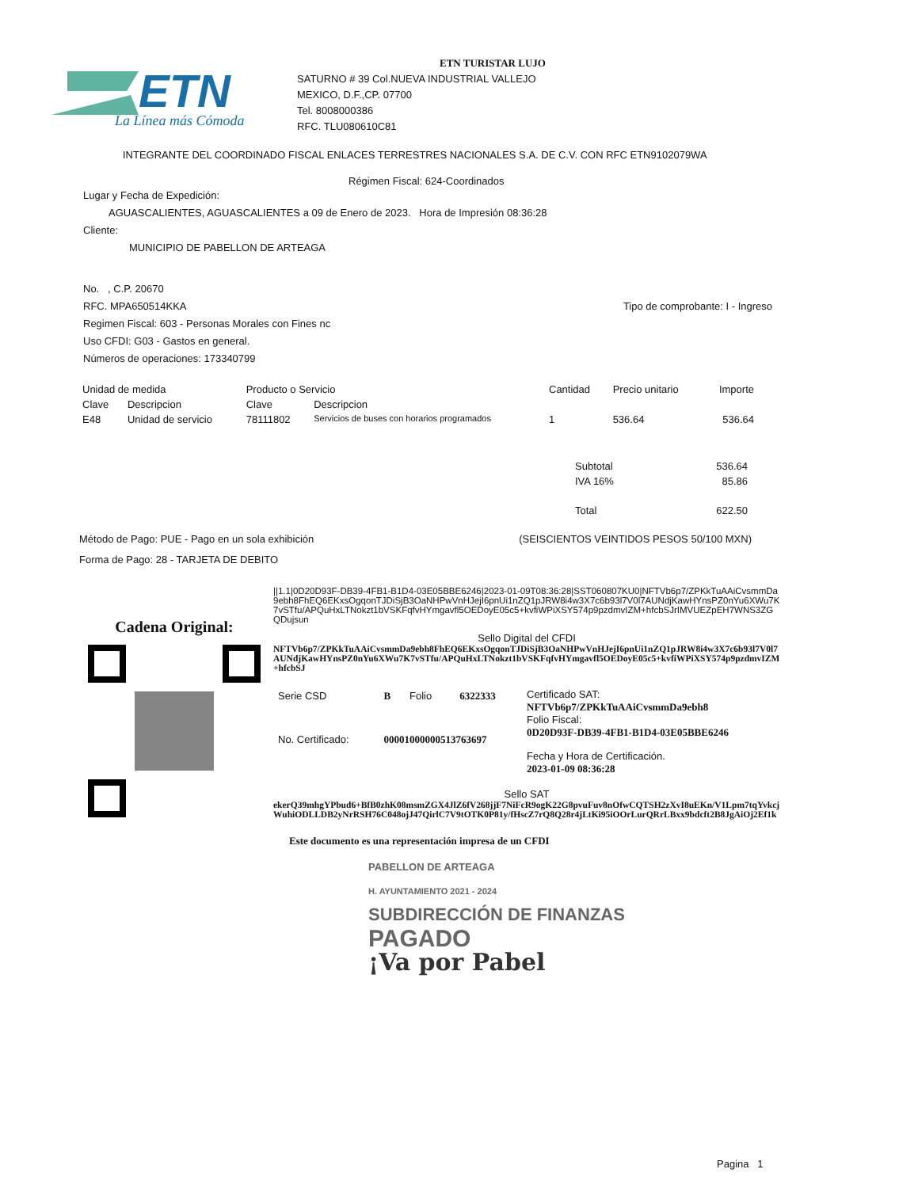ETN
La Línea más Cómoda
ETN TURISTAR LUJO
SATURNO # 39 Col.NUEVA INDUSTRIAL VALLEJO
MEXICO, D.F.,CP. 07700
Tel. 8008000386
RFC. TLU080610C81
INTEGRANTE DEL COORDINADO FISCAL ENLACES TERRESTRES NACIONALES S.A. DE C.V. CON RFC ETN9102079WA
Régimen Fiscal: 624-Coordinados
Lugar y Fecha de Expedición:
AGUASCALIENTES, AGUASCALIENTES a 09 de Enero de 2023. Hora de Impresión 08:36:28
Cliente:
MUNICIPIO DE PABELLON DE ARTEAGA
No. , C.P. 20670
RFC. MPA650514KKA Tipo de comprobante: I - Ingreso
Regimen Fiscal: 603 - Personas Morales con Fines nc
Uso CFDI: G03 - Gastos en general.
Números de operaciones: 173340799
| Unidad de medida | | Producto o Servicio | | Cantidad | Precio unitario | Importe |
| --- | --- | --- | --- | --- | --- | --- |
| Clave | Descripcion | Clave | Descripcion | | | |
| E48 | Unidad de servicio | 78111802 | Servicios de buses con horarios programados | 1 | 536.64 | 536.64 |
| Subtotal | 536.64 |
| IVA 16% | 85.86 |
| Total | 622.50 |
Método de Pago: PUE - Pago en un sola exhibición
Forma de Pago: 28 - TARJETA DE DEBITO
(SEISCIENTOS VEINTIDOS PESOS 50/100 MXN)
Cadena Original:
||1.1|0D20D93F-DB39-4FB1-B1D4-03E05BBE6246|2023-01-09T08:36:28|SST060807KU0|NFTVb6p7/ZPKkTuAAiCvsmmDa9ebh8FhEQ6EKxsOgqonTJDiSjB3OaNHPwVnHJejI6pnUi1nZQ1pJRW8i4w3X7c6b93l7V0l7AUNdjKawHYnsPZ0nYu6XWu7K7vSTfu/APQuHxLTNokzt1bVSKFqfvHYmgavfl5OEDoyE05c5+kvfiWPiXSY574p9pzdmvIZM+hfcbSJrIMVUEZpEH7WNS3ZGQDujsun
Sello Digital del CFDI
NFTVb6p7/ZPKkTuAAiCvsmmDa9ebh8FhEQ6EKxsOgqonTJDiSjB3OaNHPwVnHJejI6pnUi1nZQ1pJRW8i4w3X7c6b93l7V0l7AUNdjKawHYnsPZ0nYu6XWu7K7vSTfu/APQuHxLTNokzt1bVSKFqfvHYmgavfl5OEDoyE05c5+kvfiWPiXSY574p9pzdmvIZM+hfcbSJ
| Serie CSD | B | Folio | 6322333 |
| No. Certificado: | 00001000000513763697 | | |
Certificado SAT:
NFTVb6p7/ZPKkTuAAiCvsmmDa9ebh8
Folio Fiscal:
0D20D93F-DB39-4FB1-B1D4-03E05BBE6246
Fecha y Hora de Certificación.
2023-01-09 08:36:28
Sello SAT
ekerQ39mhgYPbud6+BfB0zhK08msmZGX4JlZ6fV268jjF7NiFcR9ogK22G8pvuFuv8nOfwCQTSH2zXvI8uEKn/V1Lpm7tqYvkcjWuhiODLLDB2yNrRSH76C048ojJ47QirlC7V9tOTK0P81y/fHscZ7rQ8Q28r4jLtKi95iOOrLurQRrLBxx9bdcft2B8JgAiOj2Ef1k
Este documento es una representación impresa de un CFDI
PABELLON DE ARTEAGA
H. AYUNTAMIENTO 2021 - 2024
SUBDIRECCIÓN DE FINANZAS
PAGADO
¡Va por Pabel
Pagina 1